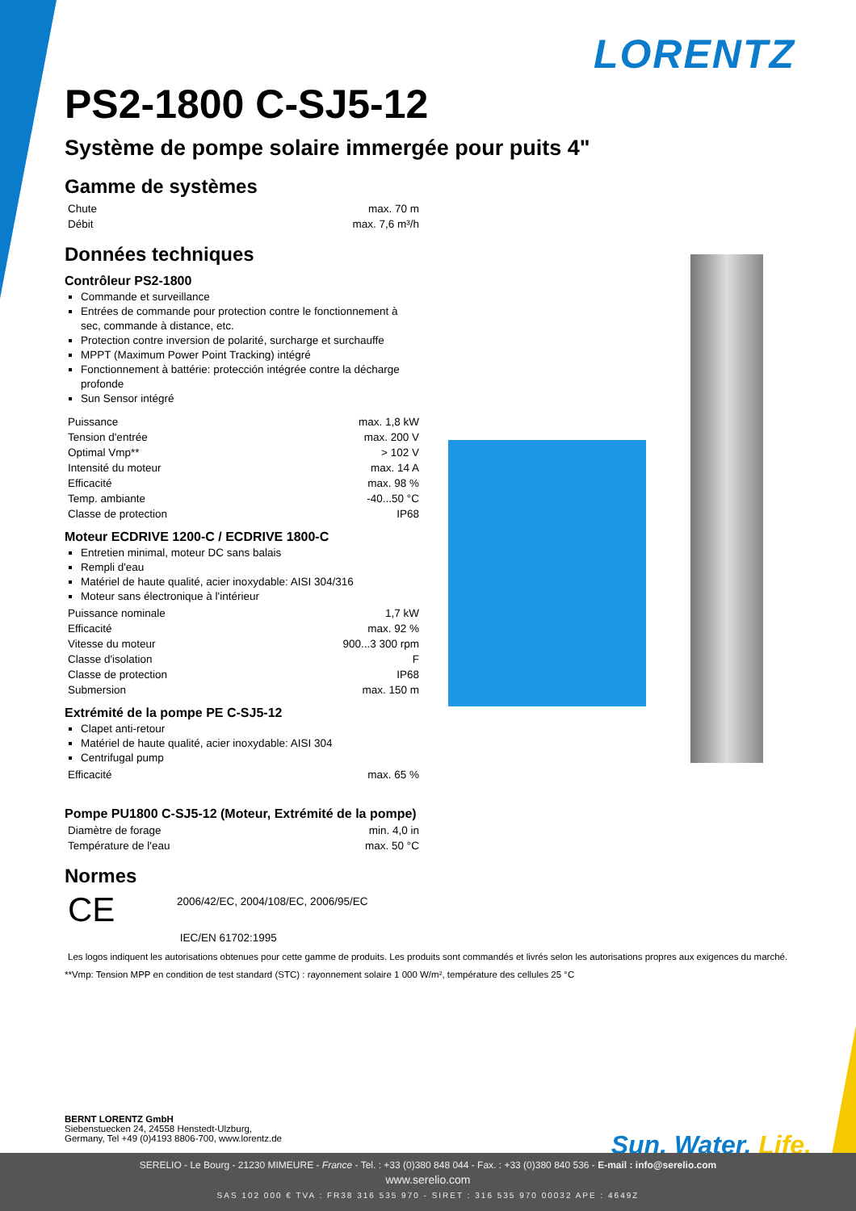LORENTZ
PS2-1800 C-SJ5-12
Système de pompe solaire immergée pour puits 4"
Gamme de systèmes
| Chute | max. 70 m |
| Débit | max. 7,6 m³/h |
Données techniques
Contrôleur PS2-1800
Commande et surveillance
Entrées de commande pour protection contre le fonctionnement à sec, commande à distance, etc.
Protection contre inversion de polarité, surcharge et surchauffe
MPPT (Maximum Power Point Tracking) intégré
Fonctionnement à battérie: protección intégrée contre la décharge profonde
Sun Sensor intégré
| Puissance | max. 1,8 kW |
| Tension d'entrée | max. 200 V |
| Optimal Vmp** | > 102 V |
| Intensité du moteur | max. 14 A |
| Efficacité | max. 98 % |
| Temp. ambiante | -40...50 °C |
| Classe de protection | IP68 |
Moteur ECDRIVE 1200-C / ECDRIVE 1800-C
Entretien minimal, moteur DC sans balais
Rempli d'eau
Matériel de haute qualité, acier inoxydable: AISI 304/316
Moteur sans électronique à l'intérieur
| Puissance nominale | 1,7 kW |
| Efficacité | max. 92 % |
| Vitesse du moteur | 900...3 300 rpm |
| Classe d'isolation | F |
| Classe de protection | IP68 |
| Submersion | max. 150 m |
Extrémité de la pompe PE C-SJ5-12
Clapet anti-retour
Matériel de haute qualité, acier inoxydable: AISI 304
Centrifugal pump
| Efficacité | max. 65 % |
Pompe PU1800 C-SJ5-12 (Moteur, Extrémité de la pompe)
| Diamètre de forage | min. 4,0 in |
| Température de l'eau | max. 50 °C |
Normes
CE
2006/42/EC, 2004/108/EC, 2006/95/EC
IEC/EN 61702:1995
Les logos indiquent les autorisations obtenues pour cette gamme de produits. Les produits sont commandés et livrés selon les autorisations propres aux exigences du marché.
**Vmp: Tension MPP en condition de test standard (STC) : rayonnement solaire 1 000 W/m², température des cellules 25 °C
BERNT LORENTZ GmbH
Siebenstuecken 24, 24558 Henstedt-Ulzburg,
Germany, Tel +49 (0)4193 8806-700, www.lorentz.de
Sun. Water. Life.
SERELIO - Le Bourg - 21230 MIMEURE - France - Tel. : +33 (0)380 848 044 - Fax. : +33 (0)380 840 536 - E-mail : info@serelio.com
www.serelio.com
SAS 102 000 € TVA : FR38 316 535 970 - SIRET : 316 535 970 00032 APE : 4649Z